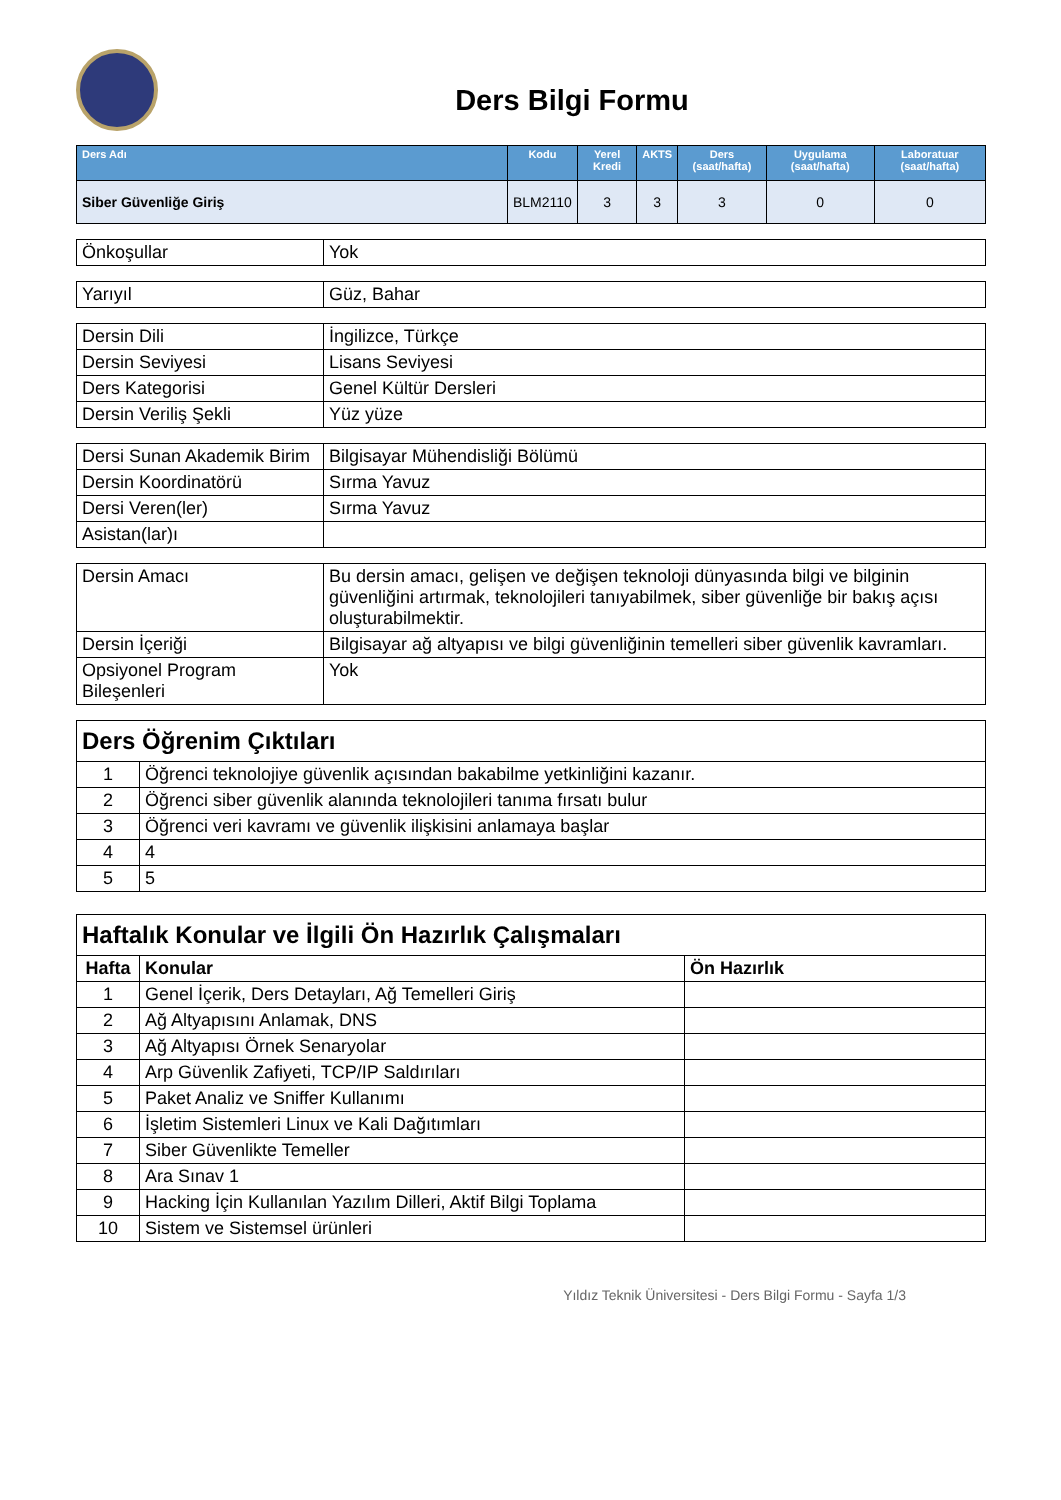Ders Bilgi Formu
| Ders Adı | Kodu | Yerel Kredi | AKTS | Ders (saat/hafta) | Uygulama (saat/hafta) | Laboratuar (saat/hafta) |
| --- | --- | --- | --- | --- | --- | --- |
| Siber Güvenliğe Giriş | BLM2110 | 3 | 3 | 3 | 0 | 0 |
| Önkoşullar | Yok |
| Yarıyıl | Güz, Bahar |
| Dersin Dili | İngilizce, Türkçe |
| Dersin Seviyesi | Lisans Seviyesi |
| Ders Kategorisi | Genel Kültür Dersleri |
| Dersin Veriliş Şekli | Yüz yüze |
| Dersi Sunan Akademik Birim | Bilgisayar Mühendisliği Bölümü |
| Dersin Koordinatörü | Sırma Yavuz |
| Dersi Veren(ler) | Sırma Yavuz |
| Asistan(lar)ı | |
| Dersin Amacı | Bu dersin amacı, gelişen ve değişen teknoloji dünyasında bilgi ve bilginin güvenliğini artırmak, teknolojileri tanıyabilmek, siber güvenliğe bir bakış açısı oluşturabilmektir. |
| Dersin İçeriği | Bilgisayar ağ altyapısı ve bilgi güvenliğinin temelleri siber güvenlik kavramları. |
| Opsiyonel Program Bileşenleri | Yok |
| Ders Öğrenim Çıktıları | |
| 1 | Öğrenci teknolojiye güvenlik açısından bakabilme yetkinliğini kazanır. |
| 2 | Öğrenci siber güvenlik alanında teknolojileri tanıma fırsatı bulur |
| 3 | Öğrenci veri kavramı ve güvenlik ilişkisini anlamaya başlar |
| 4 | 4 |
| 5 | 5 |
| Haftalık Konular ve İlgili Ön Hazırlık Çalışmaları | | |
| Hafta | Konular | Ön Hazırlık |
| 1 | Genel İçerik, Ders Detayları, Ağ Temelleri Giriş | |
| 2 | Ağ Altyapısını Anlamak, DNS | |
| 3 | Ağ Altyapısı Örnek Senaryolar | |
| 4 | Arp Güvenlik Zafiyeti, TCP/IP Saldırıları | |
| 5 | Paket Analiz ve Sniffer Kullanımı | |
| 6 | İşletim Sistemleri Linux ve Kali Dağıtımları | |
| 7 | Siber Güvenlikte Temeller | |
| 8 | Ara Sınav 1 | |
| 9 | Hacking İçin Kullanılan Yazılım Dilleri, Aktif Bilgi Toplama | |
| 10 | Sistem ve Sistemsel ürünleri | |
Yıldız Teknik Üniversitesi - Ders Bilgi Formu - Sayfa 1/3